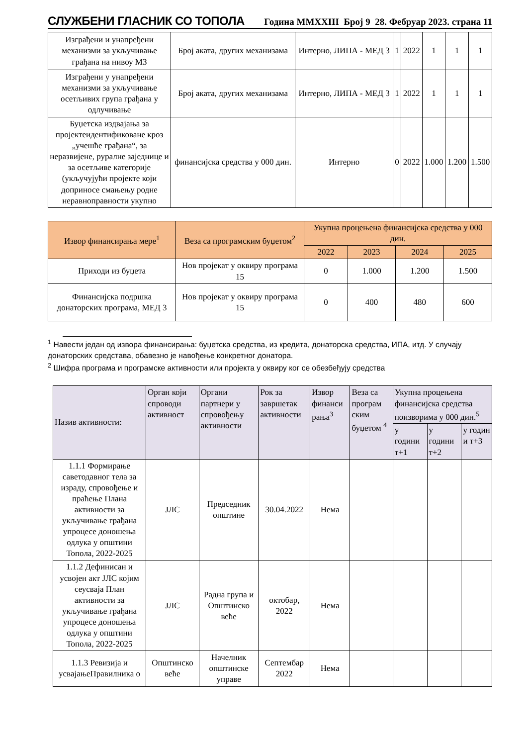СЛУЖБЕНИ ГЛАСНИК СО ТОПОЛА Година MMXXIII Број 9 28. Фебруар 2023. страна 11
| Изграђени и унапређени механизми за укључивање грађана на нивоу МЗ | Број аката, других механизама | Интерно, ЛИПА - МЕД 3 | 1 | 2022 | 1 | 1 | 1 |
| Изграђени у унапређени механизми за укључивање осетљивих група грађана у одлучивање | Број аката, других механизама | Интерно, ЛИПА - МЕД 3 | 1 | 2022 | 1 | 1 | 1 |
| Буџетска издвајања за пројектеидентификоване кроз „учешће грађана“, за неразвијене, руралне заједнице и за осетљиве категорије (укључујући пројекте који доприносе смањењу родне неравноправности укупно | финансијска средства у 000 дин. | Интерно | 0 | 2022 | 1.000 | 1.200 | 1.500 |
| Извор финансирања мере<sup>1</sup> | Веза са програмским буџетом<sup>2</sup> | Укупна процењена финансијска средства у 000 дин. | | | |
| --- | --- | --- | --- | --- | --- |
| | | 2022 | 2023 | 2024 | 2025 |
| Приходи из буџета | Нов пројекат у оквиру програма 15 | 0 | 1.000 | 1.200 | 1.500 |
| Финансијска подршка донаторских програма, МЕД 3 | Нов пројекат у оквиру програма 15 | 0 | 400 | 480 | 600 |
<sup>1</sup> Навести један од извора финансирања: буџетска средства, из кредита, донаторска средства, ИПА, итд. У случају донаторских средстава, обавезно је навођење конкретног донатора.
<sup>2</sup> Шифра програма и програмске активности или пројекта у оквиру ког се обезбеђују средства
| Назив активности: | Орган који спроводи активност | Органи партнери у спровођењу активности | Рок за завршетак активности | Извор финанси рања<sup>3</sup> | Веза са програм ским буџетом <sup>4</sup> | Укупна процењена финансијска средства поизворима у 000 дин.<sup>5</sup> | | |
| --- | --- | --- | --- | --- | --- | --- | --- | --- |
| | | | | | | у години т+1 | у години т+2 | у годин и т+3 |
| 1.1.1 Формирање саветодавног тела за израду, спровођење и праћење Плана активности за укључивање грађана упроцесе доношења одлука у општини Топола, 2022-2025 | ЈЛС | Председник општине | 30.04.2022 | Нема | | | | |
| 1.1.2 Дефинисан и усвојен акт ЈЛС којим сеусваја План активности за укључивање грађана упроцесе доношења одлука у општини Топола, 2022-2025 | ЈЛС | Радна група и Општинско веће | октобар, 2022 | Нема | | | | |
| 1.1.3 Ревизија и усвајањеПравилника о | Општинско веће | Начелник општинске управе | Септембар 2022 | Нема | | | | |